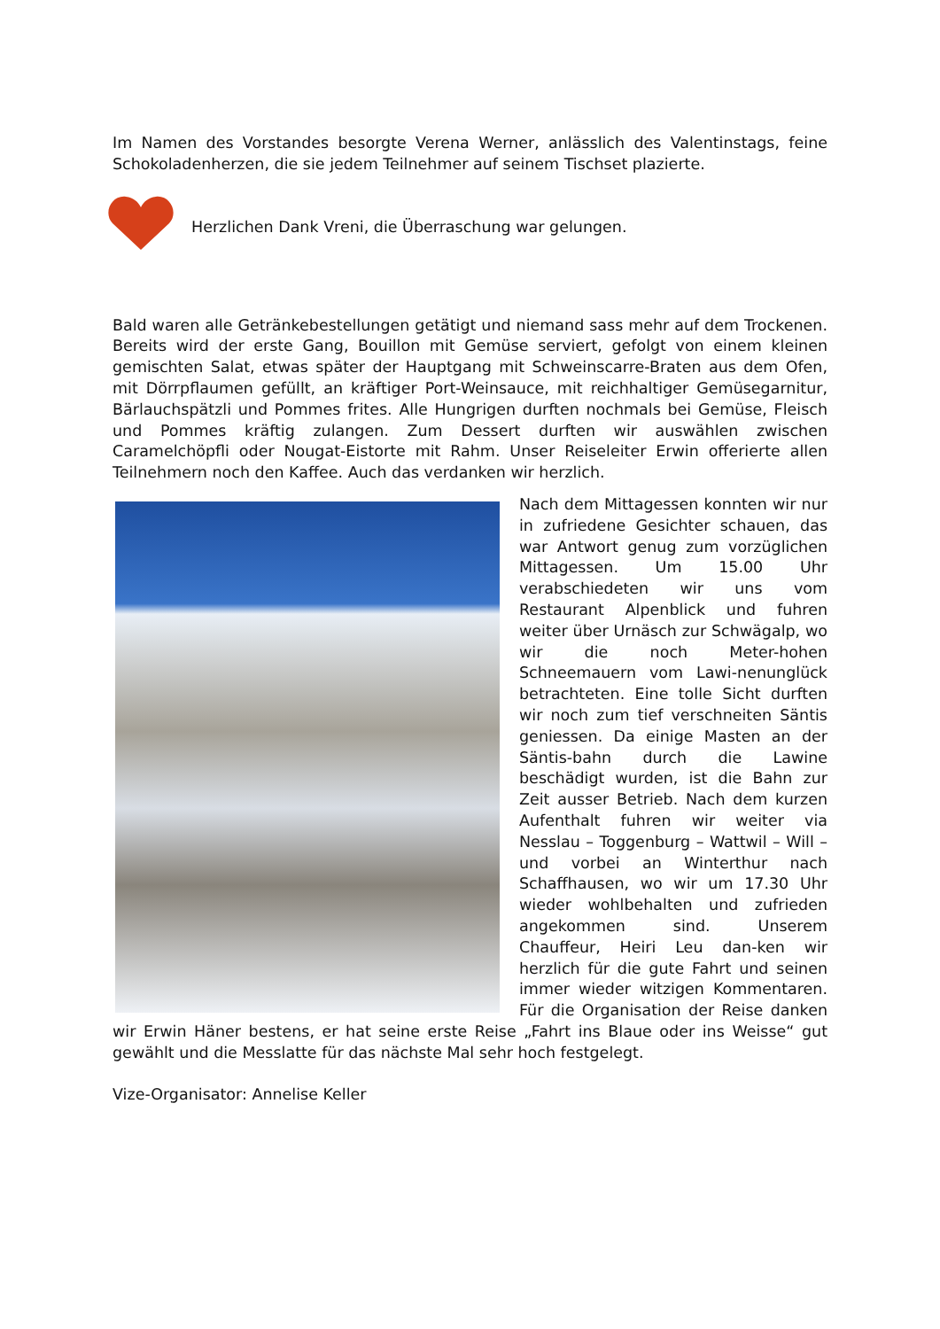Im Namen des Vorstandes besorgte Verena Werner, anlässlich des Valentinstags, feine Schokoladenherzen, die sie jedem Teilnehmer auf seinem Tischset plazierte.
Herzlichen Dank Vreni, die Überraschung war gelungen.
Bald waren alle Getränkebestellungen getätigt und niemand sass mehr auf dem Trockenen. Bereits wird der erste Gang, Bouillon mit Gemüse serviert, gefolgt von einem kleinen gemischten Salat, etwas später der Hauptgang mit Schweinscarre-Braten aus dem Ofen, mit Dörrpflaumen gefüllt, an kräftiger Port-Weinsauce, mit reichhaltiger Gemüsegarnitur, Bärlauchspätzli und Pommes frites. Alle Hungrigen durften nochmals bei Gemüse, Fleisch und Pommes kräftig zulangen. Zum Dessert durften wir auswählen zwischen Caramelchöpfli oder Nougat-Eistorte mit Rahm. Unser Reiseleiter Erwin offerierte allen Teilnehmern noch den Kaffee. Auch das verdanken wir herzlich.
Nach dem Mittagessen konnten wir nur in zufriedene Gesichter schauen, das war Antwort genug zum vorzüglichen Mittagessen. Um 15.00 Uhr verabschiedeten wir uns vom Restaurant Alpenblick und fuhren weiter über Urnäsch zur Schwägalp, wo wir die noch Meter-hohen Schneemauern vom Lawi-nenunglück betrachteten. Eine tolle Sicht durften wir noch zum tief verschneiten Säntis geniessen. Da einige Masten an der Säntis-bahn durch die Lawine beschädigt wurden, ist die Bahn zur Zeit ausser Betrieb. Nach dem kurzen Aufenthalt fuhren wir weiter via Nesslau – Toggenburg – Wattwil – Will – und vorbei an Winterthur nach Schaffhausen, wo wir um 17.30 Uhr wieder wohlbehalten und zufrieden angekommen sind. Unserem Chauffeur, Heiri Leu dan-ken wir herzlich für die gute Fahrt und seinen immer wieder witzigen Kommentaren. Für die Organisation der Reise danken wir Erwin Häner bestens, er hat seine erste Reise „Fahrt ins Blaue oder ins Weisse“ gut gewählt und die Messlatte für das nächste Mal sehr hoch festgelegt.
Vize-Organisator: Annelise Keller